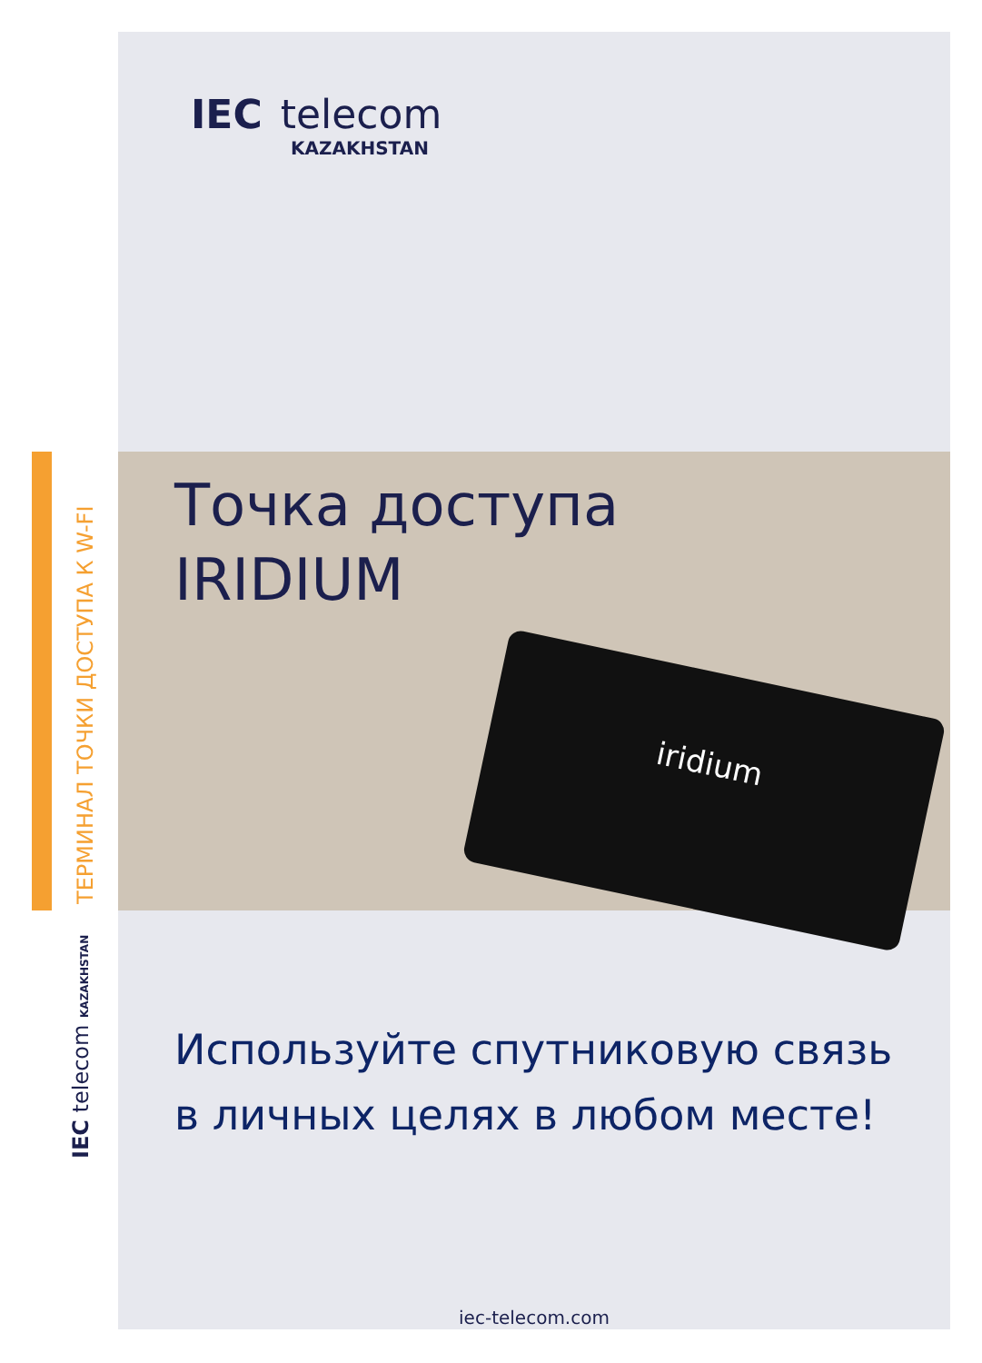ТЕРМИНАЛ ТОЧКИ ДОСТУПА К W-FI
IEC telecom KAZAKHSTAN
iridium
IEC telecom
KAZAKHSTAN
Точка доступа
IRIDIUM
Используйте спутниковую связь в личных целях в любом месте!
iec-telecom.com